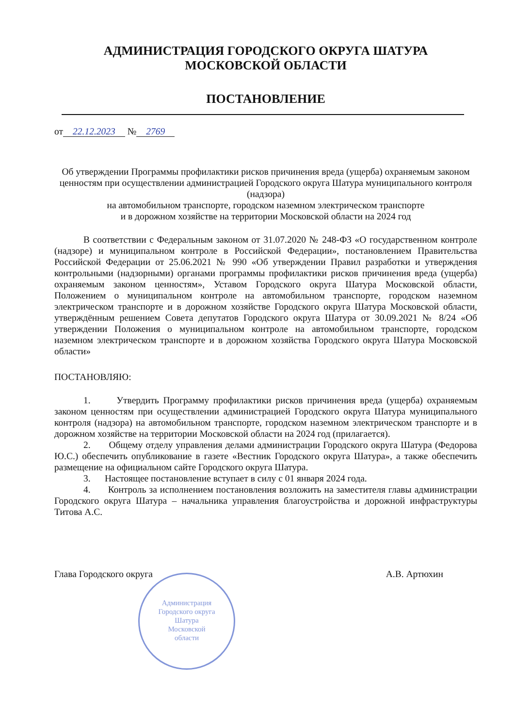АДМИНИСТРАЦИЯ ГОРОДСКОГО ОКРУГА ШАТУРА
МОСКОВСКОЙ ОБЛАСТИ
ПОСТАНОВЛЕНИЕ
от 22.12.2023 № 2769
Об утверждении Программы профилактики рисков причинения вреда (ущерба) охраняемым законом ценностям при осуществлении администрацией Городского округа Шатура муниципального контроля (надзора)
на автомобильном транспорте, городском наземном электрическом транспорте
и в дорожном хозяйстве на территории Московской области на 2024 год
В соответствии с Федеральным законом от 31.07.2020 № 248-ФЗ «О государственном контроле (надзоре) и муниципальном контроле в Российской Федерации», постановлением Правительства Российской Федерации от 25.06.2021 № 990 «Об утверждении Правил разработки и утверждения контрольными (надзорными) органами программы профилактики рисков причинения вреда (ущерба) охраняемым законом ценностям», Уставом Городского округа Шатура Московской области, Положением о муниципальном контроле на автомобильном транспорте, городском наземном электрическом транспорте и в дорожном хозяйстве Городского округа Шатура Московской области, утверждённым решением Совета депутатов Городского округа Шатура от 30.09.2021 № 8/24 «Об утверждении Положения о муниципальном контроле на автомобильном транспорте, городском наземном электрическом транспорте и в дорожном хозяйства Городского округа Шатура Московской области»
ПОСТАНОВЛЯЮ:
1. Утвердить Программу профилактики рисков причинения вреда (ущерба) охраняемым законом ценностям при осуществлении администрацией Городского округа Шатура муниципального контроля (надзора) на автомобильном транспорте, городском наземном электрическом транспорте и в дорожном хозяйстве на территории Московской области на 2024 год (прилагается).
2. Общему отделу управления делами администрации Городского округа Шатура (Федорова Ю.С.) обеспечить опубликование в газете «Вестник Городского округа Шатура», а также обеспечить размещение на официальном сайте Городского округа Шатура.
3. Настоящее постановление вступает в силу с 01 января 2024 года.
4. Контроль за исполнением постановления возложить на заместителя главы администрации Городского округа Шатура – начальника управления благоустройства и дорожной инфраструктуры Титова А.С.
Глава Городского округа А.В. Артюхин
Администрация
Городского округа
Шатура
Московской
области